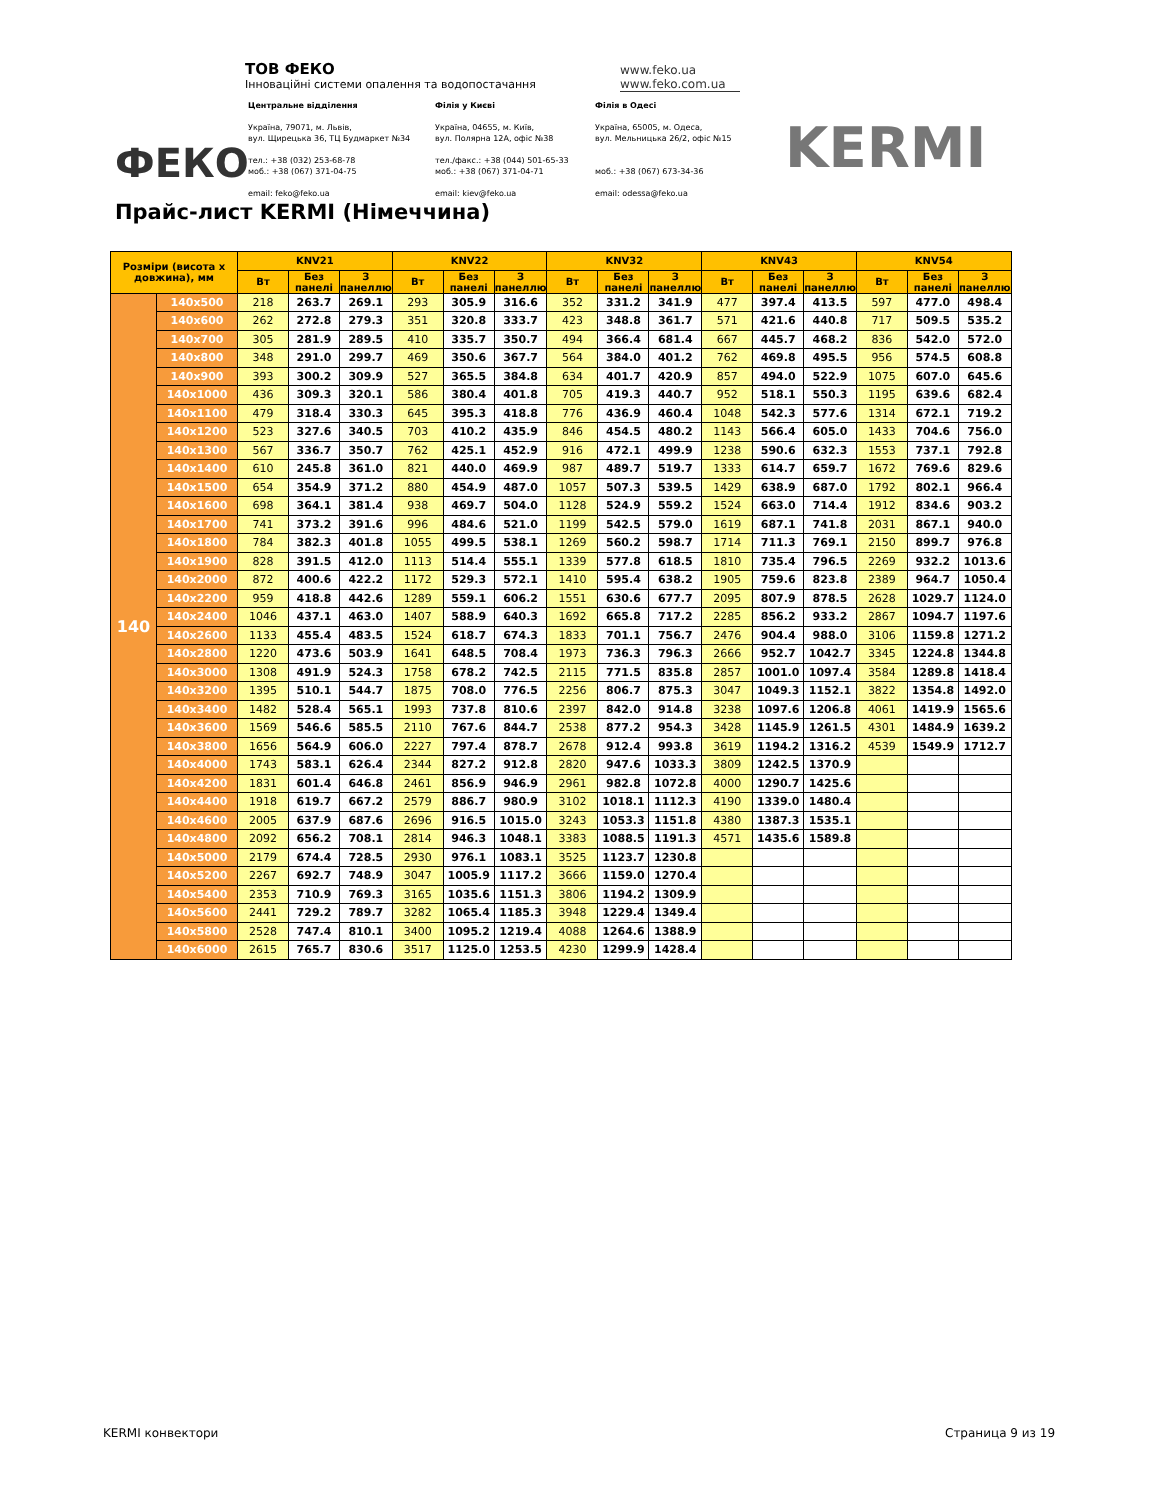ФЕКО
ТОВ ФЕКО
Інноваційні системи опалення та водопостачання
www.feko.ua
www.feko.com.ua
Центральне відділення
Україна, 79071, м. Львів,
вул. Щирецька 36, ТЦ Будмаркет №34
тел.: +38 (032) 253-68-78
моб.: +38 (067) 371-04-75
email: feko@feko.ua
Філія у Києві
Україна, 04655, м. Київ,
вул. Полярна 12А, офіс №38
тел./факс.: +38 (044) 501-65-33
моб.: +38 (067) 371-04-71
email: kiev@feko.ua
Філія в Одесі
Україна, 65005, м. Одеса,
вул. Мельницька 26/2, офіс №15
моб.: +38 (067) 673-34-36
email: odessa@feko.ua
KERMI
Прайс-лист KERMI (Німеччина)
| Розміри (висота x довжина), мм | | KNV21 | | | KNV22 | | | KNV32 | | | KNV43 | | | KNV54 | | |
| --- | --- | --- | --- | --- | --- | --- | --- | --- | --- | --- | --- | --- | --- | --- | --- | --- |
| | | Вт | Без панелі | З панеллю | Вт | Без панелі | З панеллю | Вт | Без панелі | З панеллю | Вт | Без панелі | З панеллю | Вт | Без панелі | З панеллю |
| 140 | 140x500 | 218 | 263.7 | 269.1 | 293 | 305.9 | 316.6 | 352 | 331.2 | 341.9 | 477 | 397.4 | 413.5 | 597 | 477.0 | 498.4 |
| | 140x600 | 262 | 272.8 | 279.3 | 351 | 320.8 | 333.7 | 423 | 348.8 | 361.7 | 571 | 421.6 | 440.8 | 717 | 509.5 | 535.2 |
| | 140x700 | 305 | 281.9 | 289.5 | 410 | 335.7 | 350.7 | 494 | 366.4 | 681.4 | 667 | 445.7 | 468.2 | 836 | 542.0 | 572.0 |
| | 140x800 | 348 | 291.0 | 299.7 | 469 | 350.6 | 367.7 | 564 | 384.0 | 401.2 | 762 | 469.8 | 495.5 | 956 | 574.5 | 608.8 |
| | 140x900 | 393 | 300.2 | 309.9 | 527 | 365.5 | 384.8 | 634 | 401.7 | 420.9 | 857 | 494.0 | 522.9 | 1075 | 607.0 | 645.6 |
| | 140x1000 | 436 | 309.3 | 320.1 | 586 | 380.4 | 401.8 | 705 | 419.3 | 440.7 | 952 | 518.1 | 550.3 | 1195 | 639.6 | 682.4 |
| | 140x1100 | 479 | 318.4 | 330.3 | 645 | 395.3 | 418.8 | 776 | 436.9 | 460.4 | 1048 | 542.3 | 577.6 | 1314 | 672.1 | 719.2 |
| | 140x1200 | 523 | 327.6 | 340.5 | 703 | 410.2 | 435.9 | 846 | 454.5 | 480.2 | 1143 | 566.4 | 605.0 | 1433 | 704.6 | 756.0 |
| | 140x1300 | 567 | 336.7 | 350.7 | 762 | 425.1 | 452.9 | 916 | 472.1 | 499.9 | 1238 | 590.6 | 632.3 | 1553 | 737.1 | 792.8 |
| | 140x1400 | 610 | 245.8 | 361.0 | 821 | 440.0 | 469.9 | 987 | 489.7 | 519.7 | 1333 | 614.7 | 659.7 | 1672 | 769.6 | 829.6 |
| | 140x1500 | 654 | 354.9 | 371.2 | 880 | 454.9 | 487.0 | 1057 | 507.3 | 539.5 | 1429 | 638.9 | 687.0 | 1792 | 802.1 | 966.4 |
| | 140x1600 | 698 | 364.1 | 381.4 | 938 | 469.7 | 504.0 | 1128 | 524.9 | 559.2 | 1524 | 663.0 | 714.4 | 1912 | 834.6 | 903.2 |
| | 140x1700 | 741 | 373.2 | 391.6 | 996 | 484.6 | 521.0 | 1199 | 542.5 | 579.0 | 1619 | 687.1 | 741.8 | 2031 | 867.1 | 940.0 |
| | 140x1800 | 784 | 382.3 | 401.8 | 1055 | 499.5 | 538.1 | 1269 | 560.2 | 598.7 | 1714 | 711.3 | 769.1 | 2150 | 899.7 | 976.8 |
| | 140x1900 | 828 | 391.5 | 412.0 | 1113 | 514.4 | 555.1 | 1339 | 577.8 | 618.5 | 1810 | 735.4 | 796.5 | 2269 | 932.2 | 1013.6 |
| | 140x2000 | 872 | 400.6 | 422.2 | 1172 | 529.3 | 572.1 | 1410 | 595.4 | 638.2 | 1905 | 759.6 | 823.8 | 2389 | 964.7 | 1050.4 |
| | 140x2200 | 959 | 418.8 | 442.6 | 1289 | 559.1 | 606.2 | 1551 | 630.6 | 677.7 | 2095 | 807.9 | 878.5 | 2628 | 1029.7 | 1124.0 |
| | 140x2400 | 1046 | 437.1 | 463.0 | 1407 | 588.9 | 640.3 | 1692 | 665.8 | 717.2 | 2285 | 856.2 | 933.2 | 2867 | 1094.7 | 1197.6 |
| | 140x2600 | 1133 | 455.4 | 483.5 | 1524 | 618.7 | 674.3 | 1833 | 701.1 | 756.7 | 2476 | 904.4 | 988.0 | 3106 | 1159.8 | 1271.2 |
| | 140x2800 | 1220 | 473.6 | 503.9 | 1641 | 648.5 | 708.4 | 1973 | 736.3 | 796.3 | 2666 | 952.7 | 1042.7 | 3345 | 1224.8 | 1344.8 |
| | 140x3000 | 1308 | 491.9 | 524.3 | 1758 | 678.2 | 742.5 | 2115 | 771.5 | 835.8 | 2857 | 1001.0 | 1097.4 | 3584 | 1289.8 | 1418.4 |
| | 140x3200 | 1395 | 510.1 | 544.7 | 1875 | 708.0 | 776.5 | 2256 | 806.7 | 875.3 | 3047 | 1049.3 | 1152.1 | 3822 | 1354.8 | 1492.0 |
| | 140x3400 | 1482 | 528.4 | 565.1 | 1993 | 737.8 | 810.6 | 2397 | 842.0 | 914.8 | 3238 | 1097.6 | 1206.8 | 4061 | 1419.9 | 1565.6 |
| | 140x3600 | 1569 | 546.6 | 585.5 | 2110 | 767.6 | 844.7 | 2538 | 877.2 | 954.3 | 3428 | 1145.9 | 1261.5 | 4301 | 1484.9 | 1639.2 |
| | 140x3800 | 1656 | 564.9 | 606.0 | 2227 | 797.4 | 878.7 | 2678 | 912.4 | 993.8 | 3619 | 1194.2 | 1316.2 | 4539 | 1549.9 | 1712.7 |
| | 140x4000 | 1743 | 583.1 | 626.4 | 2344 | 827.2 | 912.8 | 2820 | 947.6 | 1033.3 | 3809 | 1242.5 | 1370.9 | | | |
| | 140x4200 | 1831 | 601.4 | 646.8 | 2461 | 856.9 | 946.9 | 2961 | 982.8 | 1072.8 | 4000 | 1290.7 | 1425.6 | | | |
| | 140x4400 | 1918 | 619.7 | 667.2 | 2579 | 886.7 | 980.9 | 3102 | 1018.1 | 1112.3 | 4190 | 1339.0 | 1480.4 | | | |
| | 140x4600 | 2005 | 637.9 | 687.6 | 2696 | 916.5 | 1015.0 | 3243 | 1053.3 | 1151.8 | 4380 | 1387.3 | 1535.1 | | | |
| | 140x4800 | 2092 | 656.2 | 708.1 | 2814 | 946.3 | 1048.1 | 3383 | 1088.5 | 1191.3 | 4571 | 1435.6 | 1589.8 | | | |
| | 140x5000 | 2179 | 674.4 | 728.5 | 2930 | 976.1 | 1083.1 | 3525 | 1123.7 | 1230.8 | | | | | | |
| | 140x5200 | 2267 | 692.7 | 748.9 | 3047 | 1005.9 | 1117.2 | 3666 | 1159.0 | 1270.4 | | | | | | |
| | 140x5400 | 2353 | 710.9 | 769.3 | 3165 | 1035.6 | 1151.3 | 3806 | 1194.2 | 1309.9 | | | | | | |
| | 140x5600 | 2441 | 729.2 | 789.7 | 3282 | 1065.4 | 1185.3 | 3948 | 1229.4 | 1349.4 | | | | | | |
| | 140x5800 | 2528 | 747.4 | 810.1 | 3400 | 1095.2 | 1219.4 | 4088 | 1264.6 | 1388.9 | | | | | | |
| | 140x6000 | 2615 | 765.7 | 830.6 | 3517 | 1125.0 | 1253.5 | 4230 | 1299.9 | 1428.4 | | | | | | |
KERMI конвектори Страница 9 из 19